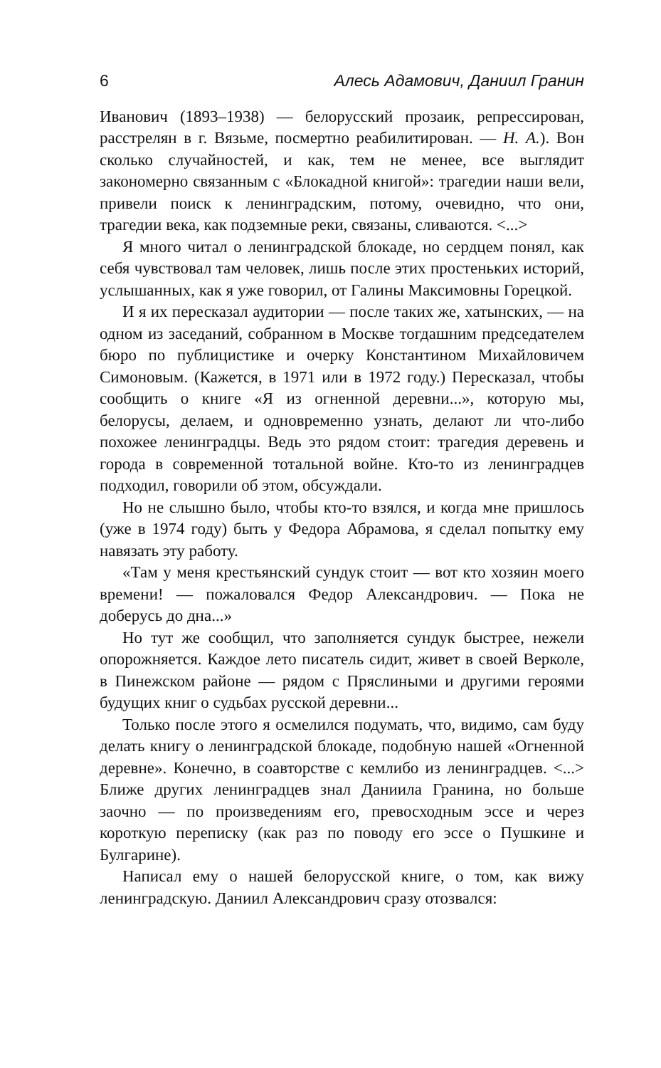6 Алесь Адамович, Даниил Гранин
Иванович (1893–1938) — белорусский прозаик, репрессирован, расстрелян в г. Вязьме, посмертно реабилитирован. — Н. А.). Вон сколько случайностей, и как, тем не менее, все выглядит закономерно связанным с «Блокадной книгой»: трагедии наши вели, привели поиск к ленинградским, потому, очевидно, что они, трагедии века, как подземные реки, связаны, сливаются. <...>
Я много читал о ленинградской блокаде, но сердцем понял, как себя чувствовал там человек, лишь после этих простеньких историй, услышанных, как я уже говорил, от Галины Максимовны Горецкой.
И я их пересказал аудитории — после таких же, хатынских, — на одном из заседаний, собранном в Москве тогдашним председателем бюро по публицистике и очерку Константином Михайловичем Симоновым. (Кажется, в 1971 или в 1972 году.) Пересказал, чтобы сообщить о книге «Я из огненной деревни...», которую мы, белорусы, делаем, и одновременно узнать, делают ли что-либо похожее ленинградцы. Ведь это рядом стоит: трагедия деревень и города в современной тотальной войне. Кто-то из ленинградцев подходил, говорили об этом, обсуждали.
Но не слышно было, чтобы кто-то взялся, и когда мне пришлось (уже в 1974 году) быть у Федора Абрамова, я сделал попытку ему навязать эту работу.
«Там у меня крестьянский сундук стоит — вот кто хозяин моего времени! — пожаловался Федор Александрович. — Пока не доберусь до дна...»
Но тут же сообщил, что заполняется сундук быстрее, нежели опорожняется. Каждое лето писатель сидит, живет в своей Верколе, в Пинежском районе — рядом с Пряслиными и другими героями будущих книг о судьбах русской деревни...
Только после этого я осмелился подумать, что, видимо, сам буду делать книгу о ленинградской блокаде, подобную нашей «Огненной деревне». Конечно, в соавторстве с кемлибо из ленинградцев. <...> Ближе других ленинградцев знал Даниила Гранина, но больше заочно — по произведениям его, превосходным эссе и через короткую переписку (как раз по поводу его эссе о Пушкине и Булгарине).
Написал ему о нашей белорусской книге, о том, как вижу ленинградскую. Даниил Александрович сразу отозвался: